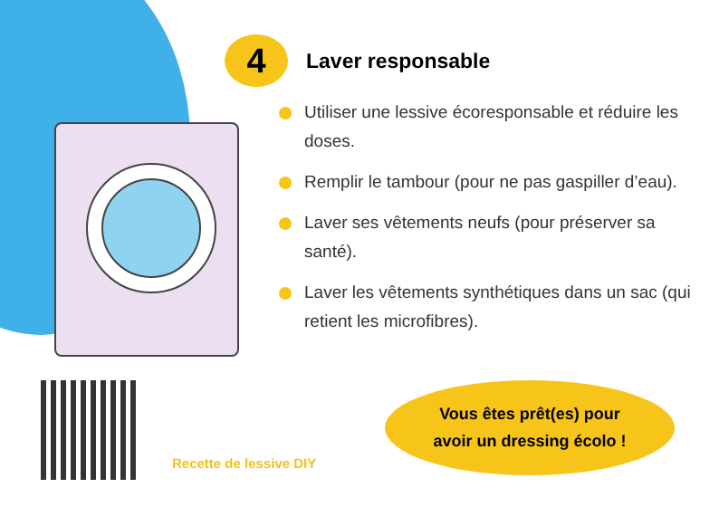4
Laver responsable
Utiliser une lessive écoresponsable et réduire les doses.
Remplir le tambour (pour ne pas gaspiller d’eau).
Laver ses vêtements neufs (pour préserver sa santé).
Laver les vêtements synthétiques dans un sac (qui retient les microfibres).
Recette de lessive DIY
Vous êtes prêt(es) pour
avoir un dressing écolo !